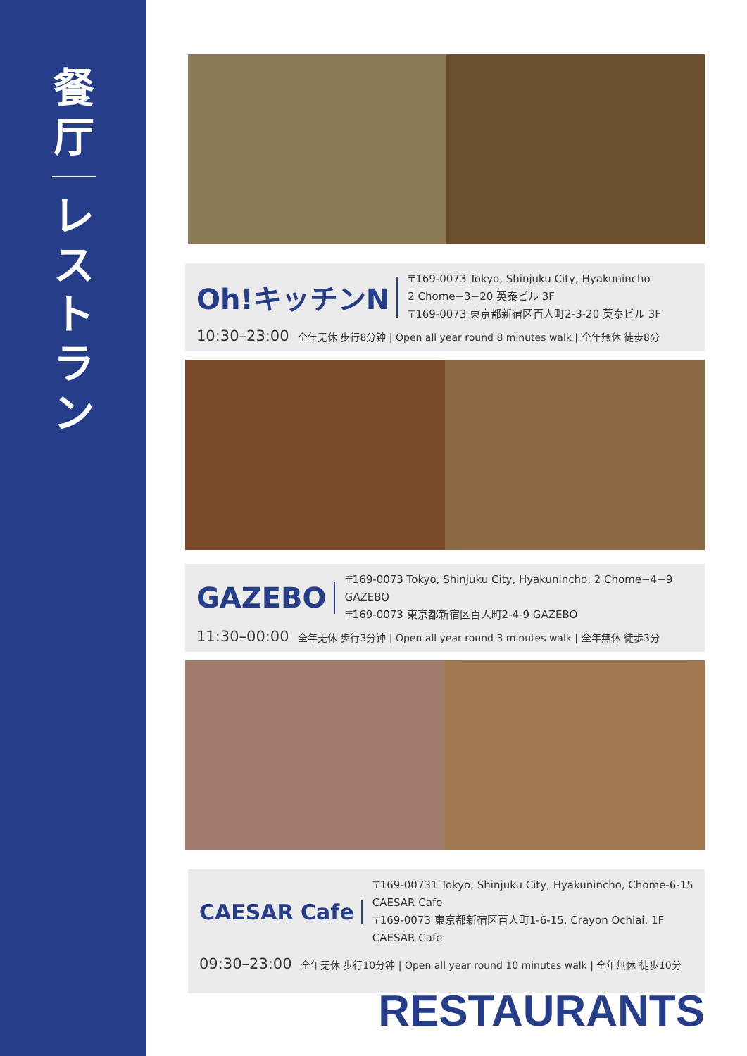餐
厅
レ
ス
ト
ラ
ン
Oh!キッチンN
〒169-0073 Tokyo, Shinjuku City, Hyakunincho
2 Chome−3−20 英泰ビル 3F
〒169-0073 東京都新宿区百人町2-3-20 英泰ビル 3F
10:30–23:00 全年无休 步行8分钟 | Open all year round 8 minutes walk | 全年無休 徒歩8分
GAZEBO
〒169-0073 Tokyo, Shinjuku City, Hyakunincho, 2 Chome−4−9
GAZEBO
〒169-0073 東京都新宿区百人町2-4-9 GAZEBO
11:30–00:00 全年无休 步行3分钟 | Open all year round 3 minutes walk | 全年無休 徒歩3分
CAESAR Cafe
〒169-00731 Tokyo, Shinjuku City, Hyakunincho, Chome-6-15
CAESAR Cafe
〒169-0073 東京都新宿区百人町1-6-15, Crayon Ochiai, 1F CAESAR Cafe
09:30–23:00 全年无休 步行10分钟 | Open all year round 10 minutes walk | 全年無休 徒歩10分
RESTAURANTS